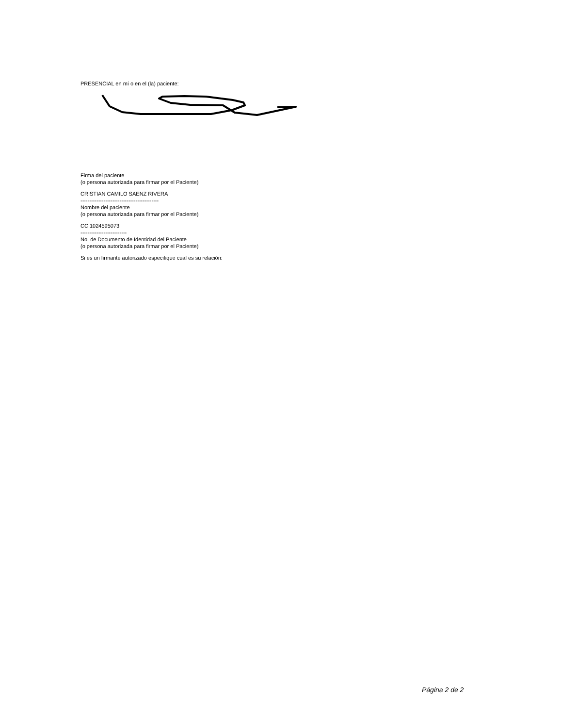PRESENCIAL en mí o en el (la) paciente:
Firma del paciente
(o persona autorizada para firmar por el Paciente)
CRISTIAN CAMILO SAENZ RIVERA
--------------------------------------------
Nombre del paciente
(o persona autorizada para firmar por el Paciente)
CC 1024595073
--------------------------
No. de Documento de Identidad del Paciente
(o persona autorizada para firmar por el Paciente)
Si es un firmante autorizado especifique cual es su relación:
Página 2 de 2